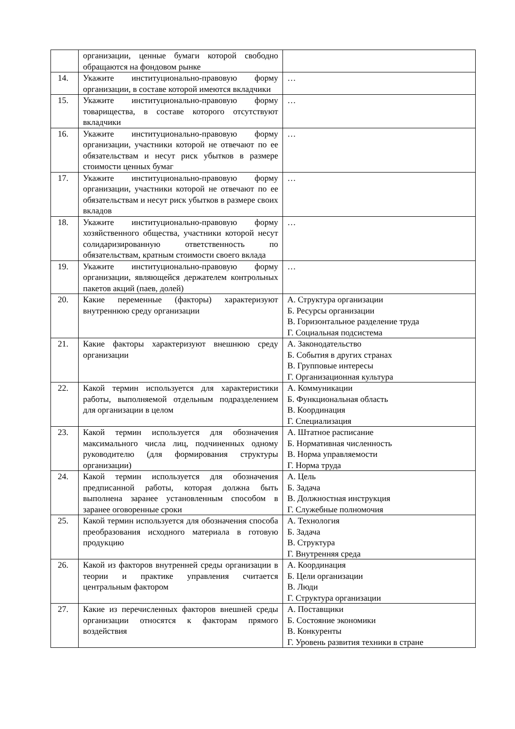| | организации, ценные бумаги которой свободно обращаются на фондовом рынке | |
| 14. | Укажите институционально-правовую форму организации, в составе которой имеются вкладчики | … |
| 15. | Укажите институционально-правовую форму товарищества, в составе которого отсутствуют вкладчики | … |
| 16. | Укажите институционально-правовую форму организации, участники которой не отвечают по ее обязательствам и несут риск убытков в размере стоимости ценных бумаг | … |
| 17. | Укажите институционально-правовую форму организации, участники которой не отвечают по ее обязательствам и несут риск убытков в размере своих вкладов | … |
| 18. | Укажите институционально-правовую форму хозяйственного общества, участники которой несут солидаризированную ответственность по обязательствам, кратным стоимости своего вклада | … |
| 19. | Укажите институционально-правовую форму организации, являющейся держателем контрольных пакетов акций (паев, долей) | … |
| 20. | Какие переменные (факторы) характеризуют внутреннюю среду организации | А. Структура организации Б. Ресурсы организации В. Горизонтальное разделение труда Г. Социальная подсистема |
| 21. | Какие факторы характеризуют внешнюю среду организации | А. Законодательство Б. События в других странах В. Групповые интересы Г. Организационная культура |
| 22. | Какой термин используется для характеристики работы, выполняемой отдельным подразделением для организации в целом | А. Коммуникации Б. Функциональная область В. Координация Г. Специализация |
| 23. | Какой термин используется для обозначения максимального числа лиц, подчиненных одному руководителю (для формирования структуры организации) | А. Штатное расписание Б. Нормативная численность В. Норма управляемости Г. Норма труда |
| 24. | Какой термин используется для обозначения предписанной работы, которая должна быть выполнена заранее установленным способом в заранее оговоренные сроки | А. Цель Б. Задача В. Должностная инструкция Г. Служебные полномочия |
| 25. | Какой термин используется для обозначения способа преобразования исходного материала в готовую продукцию | А. Технология Б. Задача В. Структура Г. Внутренняя среда |
| 26. | Какой из факторов внутренней среды организации в теории и практике управления считается центральным фактором | А. Координация Б. Цели организации В. Люди Г. Структура организации |
| 27. | Какие из перечисленных факторов внешней среды организации относятся к факторам прямого воздействия | А. Поставщики Б. Состояние экономики В. Конкуренты Г. Уровень развития техники в стране |